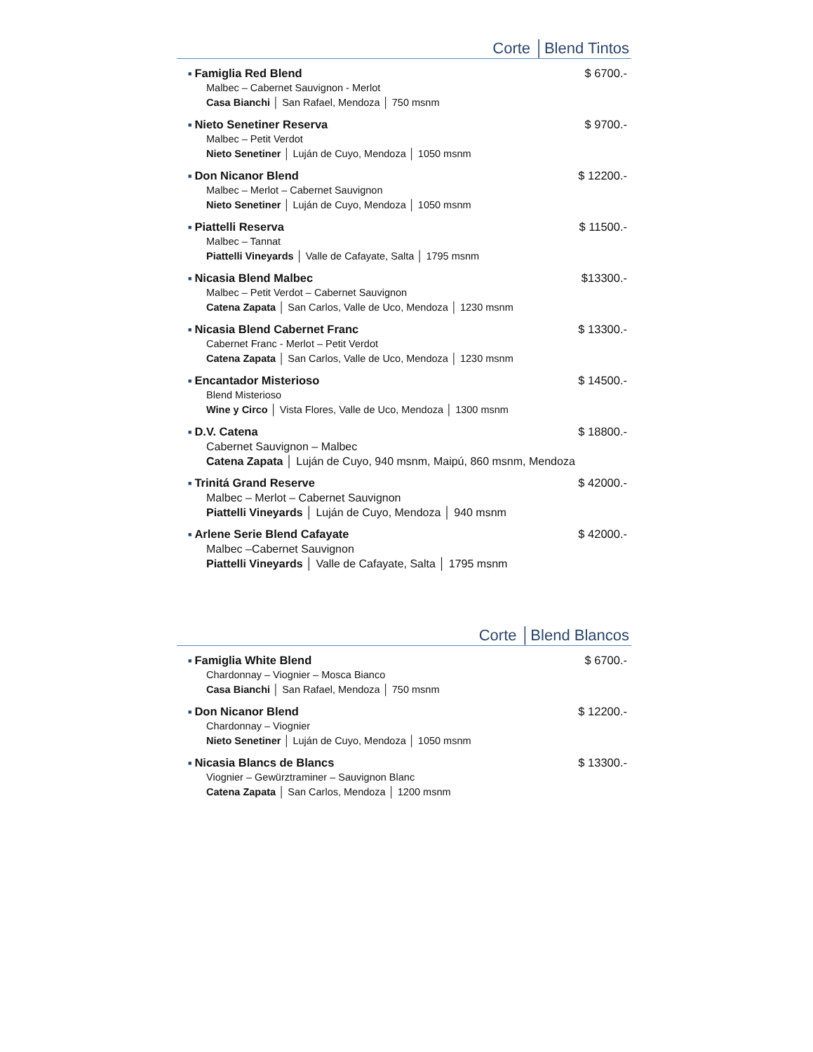Corte │Blend Tintos
■ Famiglia Red Blend $ 6700.-
Malbec – Cabernet Sauvignon - Merlot
Casa Bianchi │ San Rafael, Mendoza │ 750 msnm
■ Nieto Senetiner Reserva $ 9700.-
Malbec – Petit Verdot
Nieto Senetiner │ Luján de Cuyo, Mendoza │ 1050 msnm
■ Don Nicanor Blend $ 12200.-
Malbec – Merlot – Cabernet Sauvignon
Nieto Senetiner │ Luján de Cuyo, Mendoza │ 1050 msnm
■ Piattelli Reserva $ 11500.-
Malbec – Tannat
Piattelli Vineyards │ Valle de Cafayate, Salta │ 1795 msnm
■ Nicasia Blend Malbec $13300.-
Malbec – Petit Verdot – Cabernet Sauvignon
Catena Zapata │ San Carlos, Valle de Uco, Mendoza │ 1230 msnm
■ Nicasia Blend Cabernet Franc $ 13300.-
Cabernet Franc - Merlot – Petit Verdot
Catena Zapata │ San Carlos, Valle de Uco, Mendoza │ 1230 msnm
■ Encantador Misterioso $ 14500.-
Blend Misterioso
Wine y Circo │ Vista Flores, Valle de Uco, Mendoza │ 1300 msnm
■ D.V. Catena $ 18800.-
Cabernet Sauvignon – Malbec
Catena Zapata │ Luján de Cuyo, 940 msnm, Maipú, 860 msnm, Mendoza
■ Trinitá Grand Reserve $ 42000.-
Malbec – Merlot – Cabernet Sauvignon
Piattelli Vineyards │ Luján de Cuyo, Mendoza │ 940 msnm
■ Arlene Serie Blend Cafayate $ 42000.-
Malbec –Cabernet Sauvignon
Piattelli Vineyards │ Valle de Cafayate, Salta │ 1795 msnm
Corte │Blend Blancos
■ Famiglia White Blend $ 6700.-
Chardonnay – Viognier – Mosca Bianco
Casa Bianchi │ San Rafael, Mendoza │ 750 msnm
■ Don Nicanor Blend $ 12200.-
Chardonnay – Viognier
Nieto Senetiner │ Luján de Cuyo, Mendoza │ 1050 msnm
■ Nicasia Blancs de Blancs $ 13300.-
Viognier – Gewürztraminer – Sauvignon Blanc
Catena Zapata │ San Carlos, Mendoza │ 1200 msnm